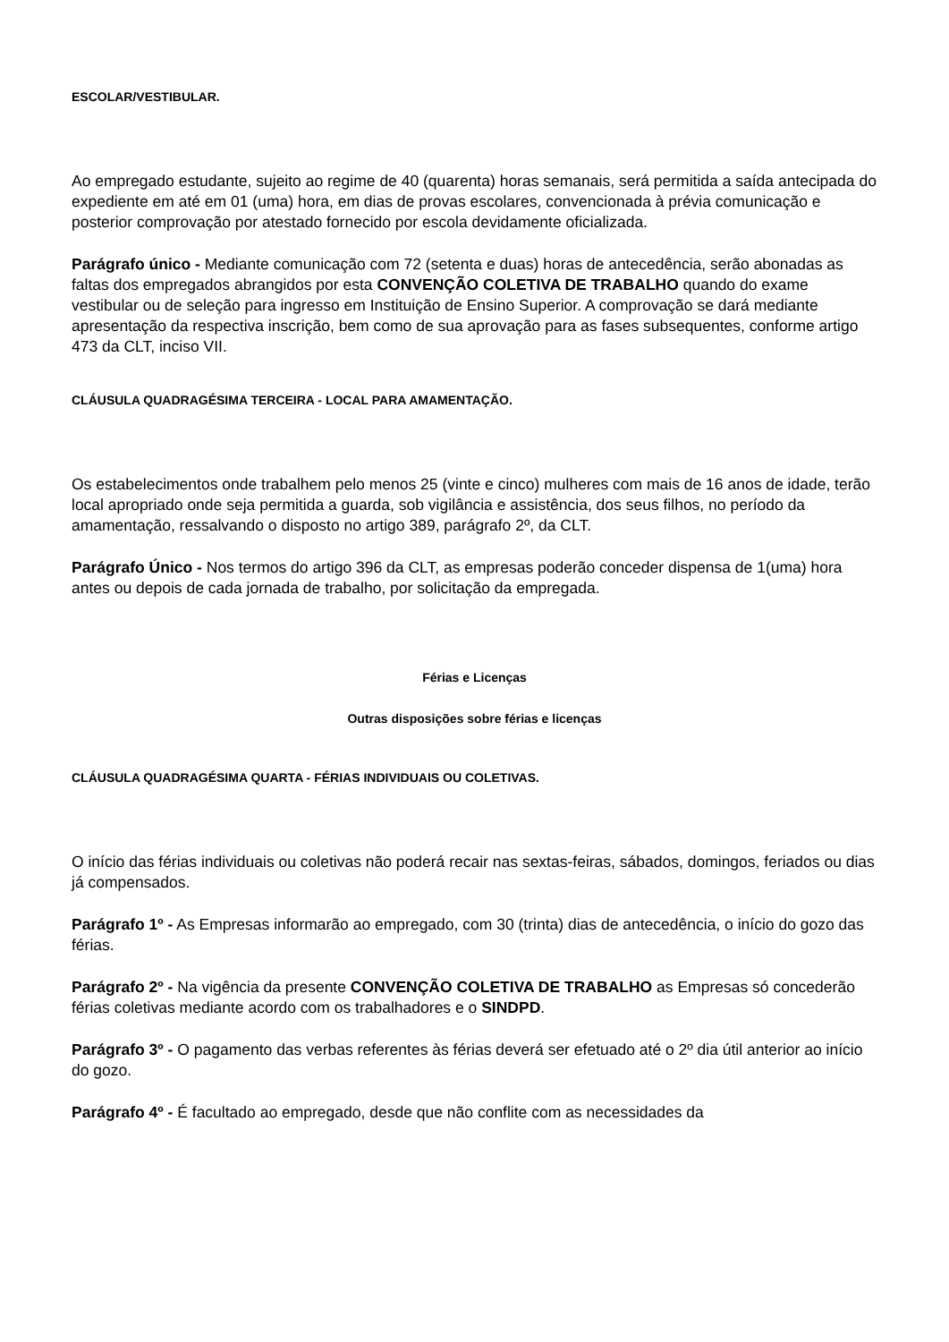ESCOLAR/VESTIBULAR.
Ao empregado estudante, sujeito ao regime de 40 (quarenta) horas semanais, será permitida a saída antecipada do expediente em até em 01 (uma) hora, em dias de provas escolares, convencionada à prévia comunicação e posterior comprovação por atestado fornecido por escola devidamente oficializada.
Parágrafo único - Mediante comunicação com 72 (setenta e duas) horas de antecedência, serão abonadas as faltas dos empregados abrangidos por esta CONVENÇÃO COLETIVA DE TRABALHO quando do exame vestibular ou de seleção para ingresso em Instituição de Ensino Superior. A comprovação se dará mediante apresentação da respectiva inscrição, bem como de sua aprovação para as fases subsequentes, conforme artigo 473 da CLT, inciso VII.
CLÁUSULA QUADRAGÉSIMA TERCEIRA - LOCAL PARA AMAMENTAÇÃO.
Os estabelecimentos onde trabalhem pelo menos 25 (vinte e cinco) mulheres com mais de 16 anos de idade, terão local apropriado onde seja permitida a guarda, sob vigilância e assistência, dos seus filhos, no período da amamentação, ressalvando o disposto no artigo 389, parágrafo 2º, da CLT.
Parágrafo Único - Nos termos do artigo 396 da CLT, as empresas poderão conceder dispensa de 1(uma) hora antes ou depois de cada jornada de trabalho, por solicitação da empregada.
Férias e Licenças
Outras disposições sobre férias e licenças
CLÁUSULA QUADRAGÉSIMA QUARTA - FÉRIAS INDIVIDUAIS OU COLETIVAS.
O início das férias individuais ou coletivas não poderá recair nas sextas-feiras, sábados, domingos, feriados ou dias já compensados.
Parágrafo 1º - As Empresas informarão ao empregado, com 30 (trinta) dias de antecedência, o início do gozo das férias.
Parágrafo 2º - Na vigência da presente CONVENÇÃO COLETIVA DE TRABALHO as Empresas só concederão férias coletivas mediante acordo com os trabalhadores e o SINDPD.
Parágrafo 3º - O pagamento das verbas referentes às férias deverá ser efetuado até o 2º dia útil anterior ao início do gozo.
Parágrafo 4º - É facultado ao empregado, desde que não conflite com as necessidades da